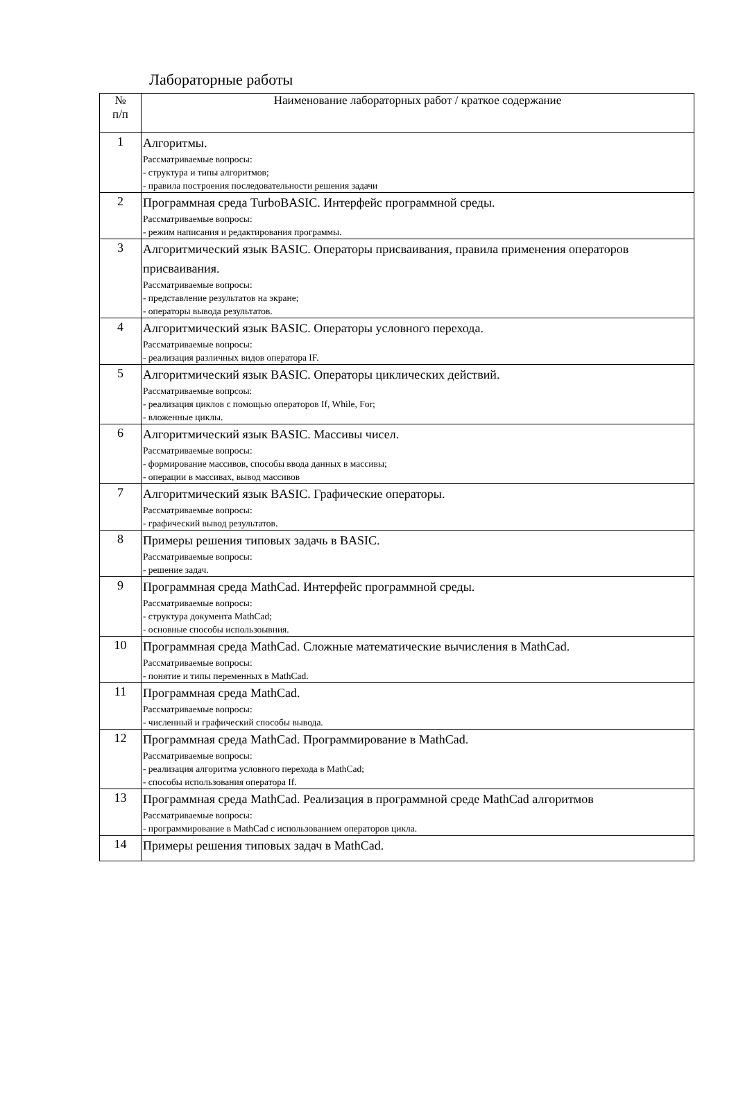Лабораторные работы
| № п/п | Наименование лабораторных работ / краткое содержание |
| --- | --- |
| 1 | Алгоритмы. Рассматриваемые вопросы: - структура и типы алгоритмов; - правила построения последовательности решения задачи |
| 2 | Программная среда TurboBASIC. Интерфейс программной среды. Рассматриваемые вопросы: - режим написания и редактирования программы. |
| 3 | Алгоритмический язык BASIC. Операторы присваивания, правила применения операторов присваивания. Рассматриваемые вопросы: - представление результатов на экране; - операторы вывода результатов. |
| 4 | Алгоритмический язык BASIC. Операторы условного перехода. Рассматриваемые вопросы: - реализация различных видов оператора IF. |
| 5 | Алгоритмический язык BASIC. Операторы циклических действий. Рассматриваемые вопрсоы: - реализация циклов с помощью операторов If, While, For; - вложенные циклы. |
| 6 | Алгоритмический язык BASIC. Массивы чисел. Рассматриваемые вопросы: - формирование массивов, способы ввода данных в массивы; - операции в массивах, вывод массивов |
| 7 | Алгоритмический язык BASIC. Графические операторы. Рассматриваемые вопросы: - графический вывод результатов. |
| 8 | Примеры решения типовых задачь в BASIC. Рассматриваемые вопросы: - решение задач. |
| 9 | Программная среда MathCad. Интерфейс программной среды. Рассматриваемые вопросы: - структура документа MathCad; - основные способы использоывния. |
| 10 | Программная среда MathCad. Сложные математические вычисления в MathCad. Рассматриваемые вопросы: - понятие и типы переменных в MathCad. |
| 11 | Программная среда MathCad. Рассматриваемые вопросы: - численный и графический способы вывода. |
| 12 | Программная среда MathCad. Программирование в MathCad. Рассматриваемые вопросы: - реализация алгоритма условного перехода в MathCad; - способы использования оператора If. |
| 13 | Программная среда MathCad. Реализация в программной среде MathCad алгоритмов Рассматриваемые вопросы: - программирование в MathCad с использованием операторов цикла. |
| 14 | Примеры решения типовых задач в MathCad. |